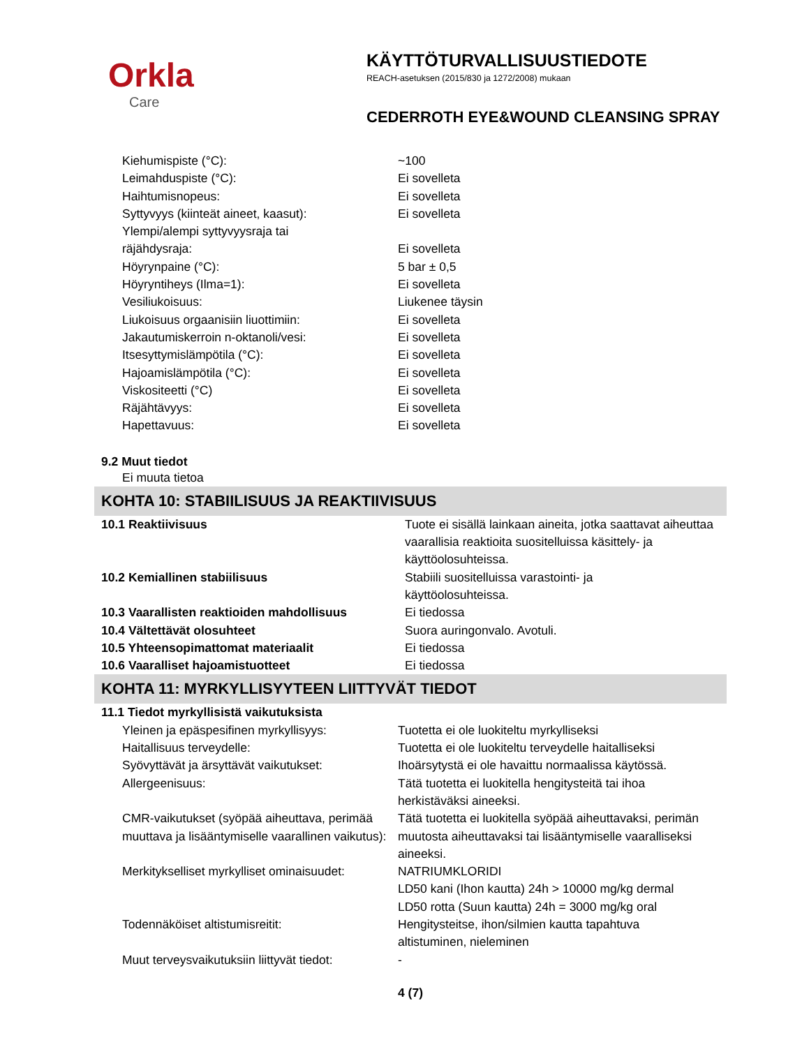Orkla
Care
KÄYTTÖTURVALLISUUSTIEDOTE
REACH-asetuksen (2015/830 ja 1272/2008) mukaan
CEDERROTH EYE&WOUND CLEANSING SPRAY
| Kiehumispiste (°C): | ~100 |
| Leimahduspiste (°C): | Ei sovelleta |
| Haihtumisnopeus: | Ei sovelleta |
| Syttyvyys (kiinteät aineet, kaasut): | Ei sovelleta |
| Ylempi/alempi syttyvyysraja tai räjähdysraja: | Ei sovelleta |
| Höyrynpaine (°C): | 5 bar ± 0,5 |
| Höyryntiheys (Ilma=1): | Ei sovelleta |
| Vesiliukoisuus: | Liukenee täysin |
| Liukoisuus orgaanisiin liuottimiin: | Ei sovelleta |
| Jakautumiskerroin n-oktanoli/vesi: | Ei sovelleta |
| Itsesyttymislämpötila (°C): | Ei sovelleta |
| Hajoamislämpötila (°C): | Ei sovelleta |
| Viskositeetti (°C) | Ei sovelleta |
| Räjähtävyys: | Ei sovelleta |
| Hapettavuus: | Ei sovelleta |
9.2 Muut tiedot
Ei muuta tietoa
KOHTA 10: STABIILISUUS JA REAKTIIVISUUS
| 10.1 Reaktiivisuus | Tuote ei sisällä lainkaan aineita, jotka saattavat aiheuttaa vaarallisia reaktioita suositelluissa käsittely- ja käyttöolosuhteissa. |
| 10.2 Kemiallinen stabiilisuus | Stabiili suositelluissa varastointi- ja käyttöolosuhteissa. |
| 10.3 Vaarallisten reaktioiden mahdollisuus | Ei tiedossa |
| 10.4 Vältettävät olosuhteet | Suora auringonvalo. Avotuli. |
| 10.5 Yhteensopimattomat materiaalit | Ei tiedossa |
| 10.6 Vaaralliset hajoamistuotteet | Ei tiedossa |
KOHTA 11: MYRKYLLISYYTEEN LIITTYVÄT TIEDOT
| 11.1 Tiedot myrkyllisistä vaikutuksista | |
| Yleinen ja epäspesifinen myrkyllisyys: | Tuotetta ei ole luokiteltu myrkylliseksi |
| Haitallisuus terveydelle: | Tuotetta ei ole luokiteltu terveydelle haitalliseksi |
| Syövyttävät ja ärsyttävät vaikutukset: | Ihoärsytystä ei ole havaittu normaalissa käytössä. |
| Allergeenisuus: | Tätä tuotetta ei luokitella hengitysteitä tai ihoa herkistäväksi aineeksi. |
| CMR-vaikutukset (syöpää aiheuttava, perimää muuttava ja lisääntymiselle vaarallinen vaikutus): | Tätä tuotetta ei luokitella syöpää aiheuttavaksi, perimän muutosta aiheuttavaksi tai lisääntymiselle vaaralliseksi aineeksi. |
| Merkitykselliset myrkylliset ominaisuudet: | NATRIUMKLORIDI LD50 kani (Ihon kautta) 24h > 10000 mg/kg dermal LD50 rotta (Suun kautta) 24h = 3000 mg/kg oral |
| Todennäköiset altistumisreitit: | Hengitysteitse, ihon/silmien kautta tapahtuva altistuminen, nieleminen |
| Muut terveysvaikutuksiin liittyvät tiedot: | - |
4 (7)